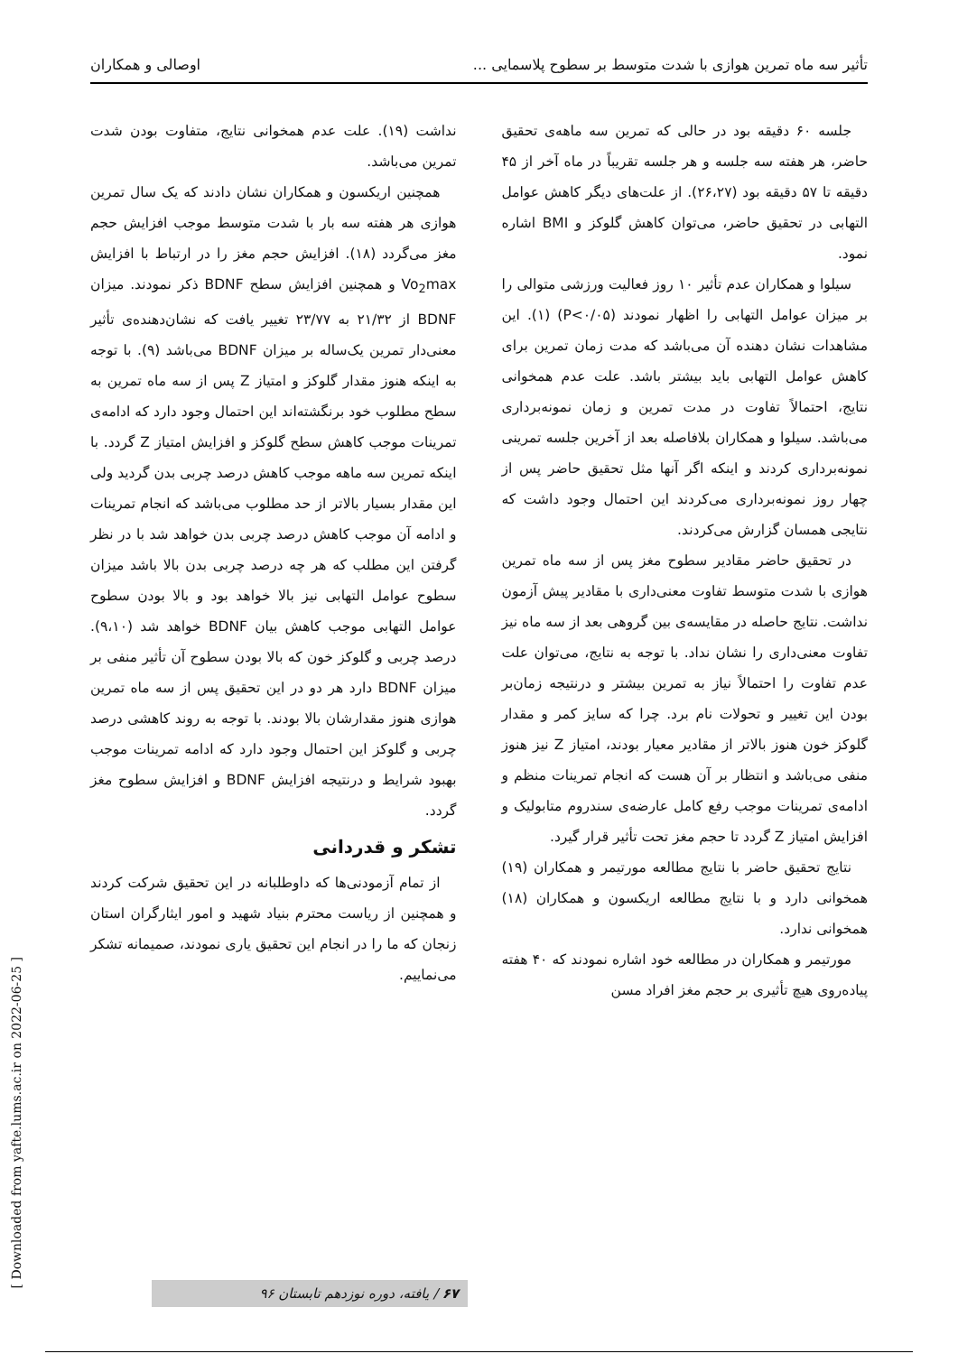تأثیر سه ماه تمرین هوازی با شدت متوسط بر سطوح پلاسمایی ... اوصالی و همکاران
جلسه ۶۰ دقیقه بود در حالی که تمرین سه ماهه‌ی تحقیق حاضر، هر هفته سه جلسه و هر جلسه تقریباً در ماه آخر از ۴۵ دقیقه تا ۵۷ دقیقه بود (۲۶،۲۷). از علت‌های دیگر کاهش عوامل التهابی در تحقیق حاضر، می‌توان کاهش گلوکز و BMI اشاره نمود.
سیلوا و همکاران عدم تأثیر ۱۰ روز فعالیت ورزشی متوالی را بر میزان عوامل التهابی را اظهار نمودند (P<۰/۰۵) (۱). این مشاهدات نشان دهنده آن می‌باشد که مدت زمان تمرین برای کاهش عوامل التهابی باید بیشتر باشد. علت عدم همخوانی نتایج، احتمالاً تفاوت در مدت تمرین و زمان نمونه‌برداری می‌باشد. سیلوا و همکاران بلافاصله بعد از آخرین جلسه تمرینی نمونه‌برداری کردند و اینکه اگر آنها مثل تحقیق حاضر پس از چهار روز نمونه‌برداری می‌کردند این احتمال وجود داشت که نتایجی همسان گزارش می‌کردند.
در تحقیق حاضر مقادیر سطوح مغز پس از سه ماه تمرین هوازی با شدت متوسط تفاوت معنی‌داری با مقادیر پیش آزمون نداشت. نتایج حاصله در مقایسه‌ی بین گروهی بعد از سه ماه نیز تفاوت معنی‌داری را نشان نداد. با توجه به نتایج، می‌توان علت عدم تفاوت را احتمالاً نیاز به تمرین بیشتر و درنتیجه زمان‌بر بودن این تغییر و تحولات نام برد. چرا که سایز کمر و مقدار گلوکز خون هنوز بالاتر از مقادیر معیار بودند، امتیاز Z نیز هنوز منفی می‌باشد و انتظار بر آن هست که انجام تمرینات منظم و ادامه‌ی تمرینات موجب رفع کامل عارضه‌ی سندروم متابولیک و افزایش امتیاز Z گردد تا حجم مغز تحت تأثیر قرار گیرد.
نتایج تحقیق حاضر با نتایج مطالعه مورتیمر و همکاران (۱۹) همخوانی دارد و با نتایج مطالعه اریکسون و همکاران (۱۸) همخوانی ندارد.
مورتیمر و همکاران در مطالعه خود اشاره نمودند که ۴۰ هفته پیاده‌روی هیچ تأثیری بر حجم مغز افراد مسن
نداشت (۱۹). علت عدم همخوانی نتایج، متفاوت بودن شدت تمرین می‌باشد.
همچنین اریکسون و همکاران نشان دادند که یک سال تمرین هوازی هر هفته سه بار با شدت متوسط موجب افزایش حجم مغز می‌گردد (۱۸). افزایش حجم مغز را در ارتباط با افزایش Vo<sub>2</sub>max و همچنین افزایش سطح BDNF ذکر نمودند. میزان BDNF از ۲۱/۳۲ به ۲۳/۷۷ تغییر یافت که نشان‌دهنده‌ی تأثیر معنی‌دار تمرین یک‌ساله بر میزان BDNF می‌باشد (۹). با توجه به اینکه هنوز مقدار گلوکز و امتیاز Z پس از سه ماه تمرین به سطح مطلوب خود برنگشته‌اند این احتمال وجود دارد که ادامه‌ی تمرینات موجب کاهش سطح گلوکز و افزایش امتیاز Z گردد. با اینکه تمرین سه ماهه موجب کاهش درصد چربی بدن گردید ولی این مقدار بسیار بالاتر از حد مطلوب می‌باشد که انجام تمرینات و ادامه آن موجب کاهش درصد چربی بدن خواهد شد با در نظر گرفتن این مطلب که هر چه درصد چربی بدن بالا باشد میزان سطوح عوامل التهابی نیز بالا خواهد بود و بالا بودن سطوح عوامل التهابی موجب کاهش بیان BDNF خواهد شد (۹،۱۰). درصد چربی و گلوکز خون که بالا بودن سطوح آن تأثیر منفی بر میزان BDNF دارد هر دو در این تحقیق پس از سه ماه تمرین هوازی هنوز مقدارشان بالا بودند. با توجه به روند کاهشی درصد چربی و گلوکز این احتمال وجود دارد که ادامه تمرینات موجب بهبود شرایط و درنتیجه افزایش BDNF و افزایش سطوح مغز گردد.
تشکر و قدردانی
از تمام آزمودنی‌ها که داوطلبانه در این تحقیق شرکت کردند و همچنین از ریاست محترم بنیاد شهید و امور ایثارگران استان زنجان که ما را در انجام این تحقیق یاری نمودند، صمیمانه تشکر می‌نماییم.
[ Downloaded from yafte.lums.ac.ir on 2022-06-25 ]
۶۷ / یافته، دوره نوزدهم تابستان ۹۶